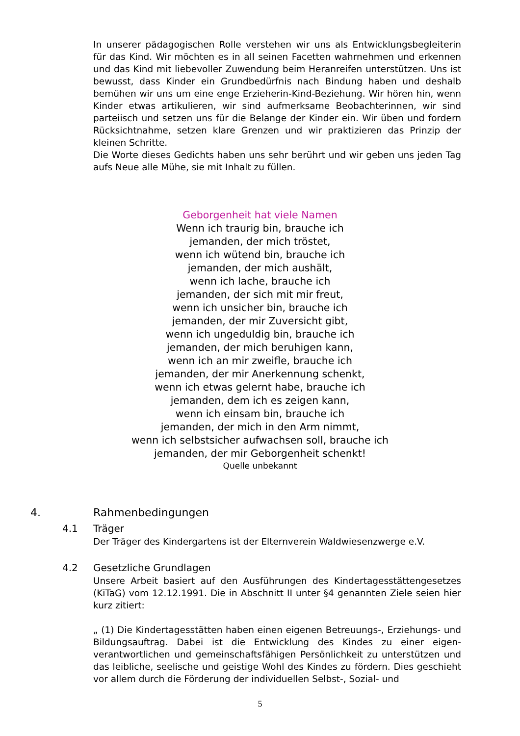In unserer pädagogischen Rolle verstehen wir uns als Entwicklungsbegleiterin für das Kind. Wir möchten es in all seinen Facetten wahrnehmen und erkennen und das Kind mit liebevoller Zuwendung beim Heranreifen unterstützen. Uns ist bewusst, dass Kinder ein Grundbedürfnis nach Bindung haben und deshalb bemühen wir uns um eine enge Erzieherin-Kind-Beziehung. Wir hören hin, wenn Kinder etwas artikulieren, wir sind aufmerksame Beobachterinnen, wir sind parteiisch und setzen uns für die Belange der Kinder ein. Wir üben und fordern Rücksichtnahme, setzen klare Grenzen und wir praktizieren das Prinzip der kleinen Schritte.
Die Worte dieses Gedichts haben uns sehr berührt und wir geben uns jeden Tag aufs Neue alle Mühe, sie mit Inhalt zu füllen.
Geborgenheit hat viele Namen
Wenn ich traurig bin, brauche ich
jemanden, der mich tröstet,
wenn ich wütend bin, brauche ich
jemanden, der mich aushält,
wenn ich lache, brauche ich
jemanden, der sich mit mir freut,
wenn ich unsicher bin, brauche ich
jemanden, der mir Zuversicht gibt,
wenn ich ungeduldig bin, brauche ich
jemanden, der mich beruhigen kann,
wenn ich an mir zweifle, brauche ich
jemanden, der mir Anerkennung schenkt,
wenn ich etwas gelernt habe, brauche ich
jemanden, dem ich es zeigen kann,
wenn ich einsam bin, brauche ich
jemanden, der mich in den Arm nimmt,
wenn ich selbstsicher aufwachsen soll, brauche ich
jemanden, der mir Geborgenheit schenkt!
Quelle unbekannt
4. Rahmenbedingungen
4.1 Träger
Der Träger des Kindergartens ist der Elternverein Waldwiesenzwerge e.V.
4.2 Gesetzliche Grundlagen
Unsere Arbeit basiert auf den Ausführungen des Kindertagesstättengesetzes (KiTaG) vom 12.12.1991. Die in Abschnitt II unter §4 genannten Ziele seien hier kurz zitiert:
„ (1) Die Kindertagesstätten haben einen eigenen Betreuungs-, Erziehungs- und Bildungsauftrag. Dabei ist die Entwicklung des Kindes zu einer eigen-verantwortlichen und gemeinschaftsfähigen Persönlichkeit zu unterstützen und das leibliche, seelische und geistige Wohl des Kindes zu fördern. Dies geschieht vor allem durch die Förderung der individuellen Selbst-, Sozial- und
5